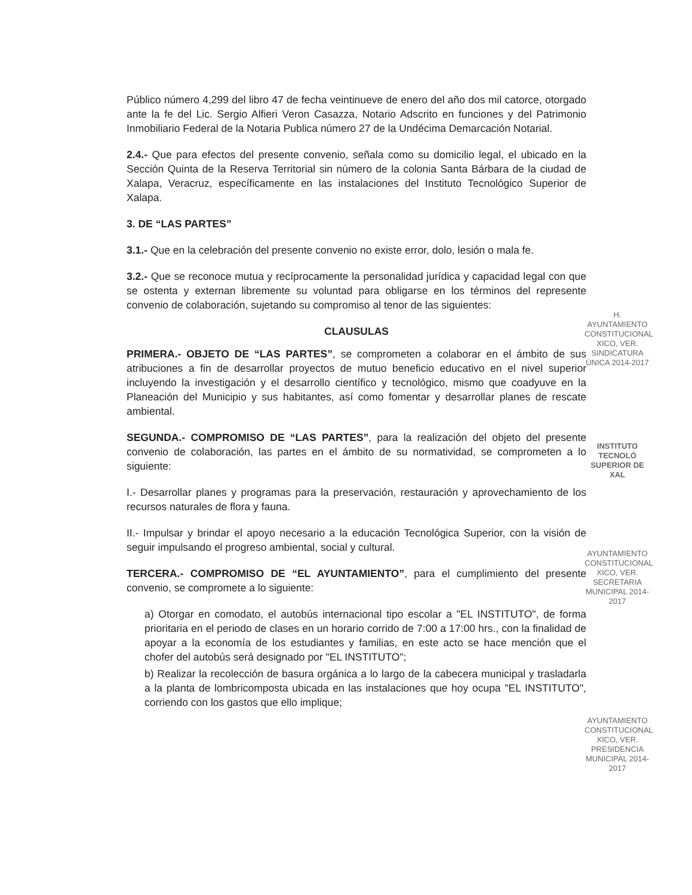Público número 4,299 del libro 47 de fecha veintinueve de enero del año dos mil catorce, otorgado ante la fe del Lic. Sergio Alfieri Veron Casazza, Notario Adscrito en funciones y del Patrimonio Inmobiliario Federal de la Notaria Publica número 27 de la Undécima Demarcación Notarial.
2.4.- Que para efectos del presente convenio, señala como su domicilio legal, el ubicado en la Sección Quinta de la Reserva Territorial sin número de la colonia Santa Bárbara de la ciudad de Xalapa, Veracruz, específicamente en las instalaciones del Instituto Tecnológico Superior de Xalapa.
3. DE “LAS PARTES”
3.1.- Que en la celebración del presente convenio no existe error, dolo, lesión o mala fe.
3.2.- Que se reconoce mutua y recíprocamente la personalidad jurídica y capacidad legal con que se ostenta y externan libremente su voluntad para obligarse en los términos del represente convenio de colaboración, sujetando su compromiso al tenor de las siguientes:
CLAUSULAS
PRIMERA.- OBJETO DE “LAS PARTES”, se comprometen a colaborar en el ámbito de sus atribuciones a fin de desarrollar proyectos de mutuo beneficio educativo en el nivel superior incluyendo la investigación y el desarrollo científico y tecnológico, mismo que coadyuve en la Planeación del Municipio y sus habitantes, así como fomentar y desarrollar planes de rescate ambiental.
SEGUNDA.- COMPROMISO DE “LAS PARTES”, para la realización del objeto del presente convenio de colaboración, las partes en el ámbito de su normatividad, se comprometen a lo siguiente:
I.- Desarrollar planes y programas para la preservación, restauración y aprovechamiento de los recursos naturales de flora y fauna.
II.- Impulsar y brindar el apoyo necesario a la educación Tecnológica Superior, con la visión de seguir impulsando el progreso ambiental, social y cultural.
TERCERA.- COMPROMISO DE “EL AYUNTAMIENTO”, para el cumplimiento del presente convenio, se compromete a lo siguiente:
a) Otorgar en comodato, el autobús internacional tipo escolar a "EL INSTITUTO", de forma prioritaria en el periodo de clases en un horario corrido de 7:00 a 17:00 hrs., con la finalidad de apoyar a la economía de los estudiantes y familias, en este acto se hace mención que el chofer del autobús será designado por "EL INSTITUTO";
b) Realizar la recolección de basura orgánica a lo largo de la cabecera municipal y trasladarla a la planta de lombricomposta ubicada en las instalaciones que hoy ocupa "EL INSTITUTO", corriendo con los gastos que ello implique;
H. AYUNTAMIENTO CONSTITUCIONAL XICO, VER. SINDICATURA ÚNICA 2014-2017
INSTITUTO TECNOLÓ SUPERIOR DE XAL
AYUNTAMIENTO CONSTITUCIONAL XICO, VER. SECRETARIA MUNICIPAL 2014-2017
AYUNTAMIENTO CONSTITUCIONAL XICO, VER. PRESIDENCIA MUNICIPAL 2014-2017